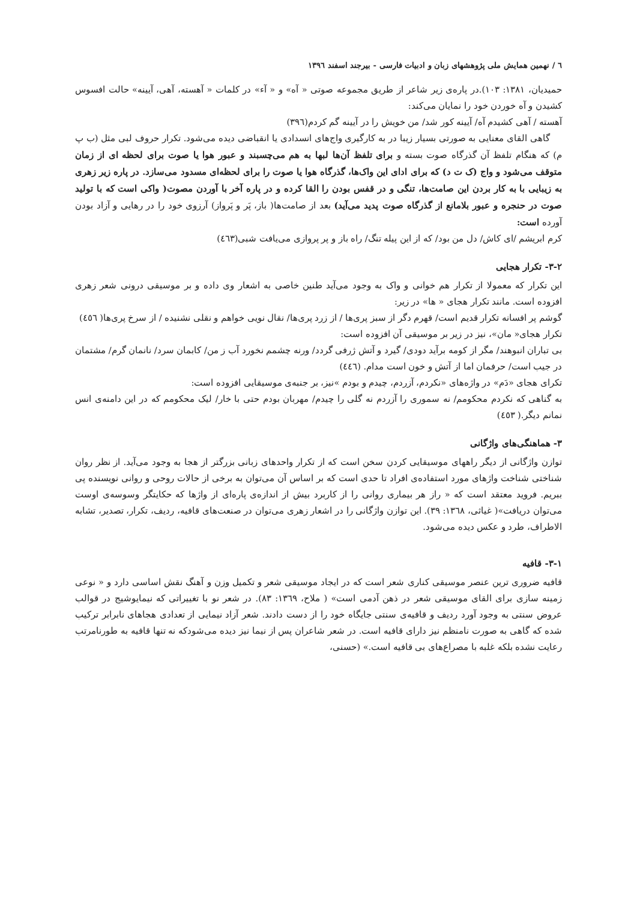٦ / نهمین همایش ملی پژوهشهای زبان و ادبیات فارسی - بیرجند اسفند ١٣٩٦
حمیدیان، ١٣٨١: ١٠٣).در پاره‌ی زیر شاعر از طریق مجموعه صوتی « آه» و « آء» در کلمات « آهسته، آهی، آیینه» حالت افسوس کشیدن و آه خوردن خود را نمایان می‌کند:
آهسته / آهی کشیدم آه/ آیینه کور شد/ من خویش را در آیینه گم کردم(٣٩٦)
گاهی القای معنایی به صورتی بسیار زیبا در به کارگیری واج‌های انسدادی یا انقباضی دیده می‌شود. تکرار حروف لبی مثل (ب پ م) که هنگام تلفظ آن گذرگاه صوت بسته و برای تلفظ آن‌ها لبها به هم می‌چسبند و عبور هوا یا صوت برای لحظه ای از زمان متوقف می‌شود و واج (ک ت د) که برای ادای این واک‌ها، گذرگاه هوا یا صوت را برای لحظه‌ای مسدود می‌سازد. در پاره زیر زهری به زیبایی با به کار بردن این صامت‌ها، تنگی و در قفس بودن را القا کرده و در پاره آخر با آوردن مصوت( واکی است که با تولید صوت در حنجره و عبور بلامانع از گذرگاه صوت پدید می‌آید) بعد از صامت‌ها( باز، پَر و پَرواز) آرزوی خود را در رهایی و آزاد بودن آورده است:
کرم ابریشم /ای کاش/ دل من بود/ که از این پیله تنگ/ راه باز و پر پروازی می‌یافت شبی(٤٦٣)
٢-٣- تکرار هجایی
این تکرار که معمولا از تکرار هم خوانی و واک به وجود می‌آید طنین خاصی به اشعار وی داده و بر موسیقی درونی شعر زهری افزوده است. مانند تکرار هجای « ها» در زیر:
گوشم پر افسانه تکرار قدیم است/ قهرم دگر از سبز پری‌ها / از زرد پری‌ها/ نقال نویی خواهم و نقلی نشنیده / از سرخ پری‌ها( ٤٥٦)
تکرار هجای« مان»، نیز در زیر بر موسیقی آن افزوده است:
بی تباران انبوهند/ مگر از کومه برآید دودی/ گیرد و آتش ژرفی گردد/ ورنه چشمم نخورد آب ز من/ کابمان سرد/ نانمان گرم/ مشتمان در جیب است/ حرفمان اما از آتش و خون است مدام. (٤٤٦)
تکرای هجای «دَم» در واژه‌های «نکردم، آزردم، چیدم و بودم »نیز، بر جنبه‌ی موسیقایی افزوده است:
به گناهی که نکردم محکومم/ نه سموری را آزردم نه گلی را چیدم/ مهربان بودم حتی با خار/ لیک محکومم که در این دامنه‌ی انس نمانم دیگر.( ٤٥٣)
٣- هماهنگی‌های واژگانی
توازن واژگانی از دیگر راههای موسیقایی کردن سخن است که از تکرار واحدهای زبانی بزرگتر از هجا به وجود می‌آید. از نظر روان شناختی شناخت واژهای مورد استفاده‌ی افراد تا حدی است که بر اساس آن می‌توان به برخی از حالات روحی و روانی نویسنده پی ببریم. فروید معتقد است که « راز هر بیماری روانی را از کاربرد بیش از اندازه‌ی پاره‌ای از واژها که حکایتگر وسوسه‌ی اوست می‌توان دریافت»( غیاثی، ١٣٦٨: ٣٩). این توازن واژگانی را در اشعار زهری می‌توان در صنعت‌های قافیه، ردیف، تکرار، تصدیر، تشابه الاطراف، طرد و عکس دیده می‌شود.
١-٣- قافیه
قافیه ضروری ترین عنصر موسیقی کناری شعر است که در ایجاد موسیقی شعر و تکمیل وزن و آهنگ نقش اساسی دارد و « نوعی زمینه سازی برای القای موسیقی شعر در ذهن آدمی است» ( ملاح، ١٣٦٩: ٨٣). در شعر نو با تغییراتی که نیمایوشیج در قوالب عروض سنتی به وجود آورد ردیف و قافیه‌ی سنتی جایگاه خود را از دست دادند. شعر آزاد نیمایی از تعدادی هجاهای نابرابر ترکیب شده که گاهی به صورت نامنظم نیز دارای قافیه است. در شعر شاعران پس از نیما نیز دیده می‌شودکه نه تنها قافیه به طورنامرتب رعایت نشده بلکه غلبه با مصراع‌های بی قافیه است.» (حسنی،